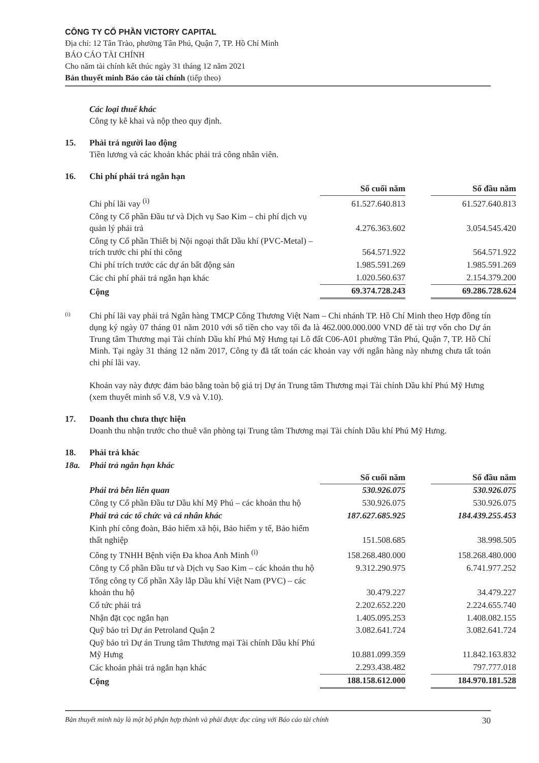CÔNG TY CỔ PHẦN VICTORY CAPITAL
Địa chỉ: 12 Tân Trào, phường Tân Phú, Quận 7, TP. Hồ Chí Minh
BÁO CÁO TÀI CHÍNH
Cho năm tài chính kết thúc ngày 31 tháng 12 năm 2021
Bản thuyết minh Báo cáo tài chính (tiếp theo)
Các loại thuế khác
Công ty kê khai và nộp theo quy định.
15. Phải trả người lao động
Tiền lương và các khoản khác phải trả công nhân viên.
16. Chi phí phải trả ngắn hạn
| | Số cuối năm | | Số đầu năm |
| --- | --- | --- | --- |
| Chi phí lãi vay <sup>(i)</sup> | 61.527.640.813 | | 61.527.640.813 |
| Công ty Cổ phần Đầu tư và Dịch vụ Sao Kim – chi phí dịch vụ quản lý phải trả | 4.276.363.602 | | 3.054.545.420 |
| Công ty Cổ phần Thiết bị Nội ngoại thất Dầu khí (PVC-Metal) – trích trước chi phí thi công | 564.571.922 | | 564.571.922 |
| Chi phí trích trước các dự án bất động sản | 1.985.591.269 | | 1.985.591.269 |
| Các chi phí phải trả ngắn hạn khác | 1.020.560.637 | | 2.154.379.200 |
| Cộng | 69.374.728.243 | | 69.286.728.624 |
(i)
Chi phí lãi vay phải trả Ngân hàng TMCP Công Thương Việt Nam – Chi nhánh TP. Hồ Chí Minh theo Hợp đồng tín dụng ký ngày 07 tháng 01 năm 2010 với số tiền cho vay tối đa là 462.000.000.000 VND để tài trợ vốn cho Dự án Trung tâm Thương mại Tài chính Dầu khí Phú Mỹ Hưng tại Lô đất C06-A01 phường Tân Phú, Quận 7, TP. Hồ Chí Minh. Tại ngày 31 tháng 12 năm 2017, Công ty đã tất toán các khoản vay với ngân hàng này nhưng chưa tất toán chi phí lãi vay.
Khoản vay này được đảm bảo bằng toàn bộ giá trị Dự án Trung tâm Thương mại Tài chính Dầu khí Phú Mỹ Hưng (xem thuyết minh số V.8, V.9 và V.10).
17. Doanh thu chưa thực hiện
Doanh thu nhận trước cho thuê văn phòng tại Trung tâm Thương mại Tài chính Dầu khí Phú Mỹ Hưng.
18. Phải trả khác
18a. Phải trả ngắn hạn khác
| | Số cuối năm | | Số đầu năm |
| --- | --- | --- | --- |
| Phải trả bên liên quan | 530.926.075 | | 530.926.075 |
| Công ty Cổ phần Đầu tư Dầu khí Mỹ Phú – các khoản thu hộ | 530.926.075 | | 530.926.075 |
| Phải trả các tổ chức và cá nhân khác | 187.627.685.925 | | 184.439.255.453 |
| Kinh phí công đoàn, Bảo hiểm xã hội, Bảo hiểm y tế, Bảo hiểm thất nghiệp | 151.508.685 | | 38.998.505 |
| Công ty TNHH Bệnh viện Đa khoa Anh Minh <sup>(i)</sup> | 158.268.480.000 | | 158.268.480.000 |
| Công ty Cổ phần Đầu tư và Dịch vụ Sao Kim – các khoản thu hộ | 9.312.290.975 | | 6.741.977.252 |
| Tổng công ty Cổ phần Xây lắp Dầu khí Việt Nam (PVC) – các khoản thu hộ | 30.479.227 | | 34.479.227 |
| Cổ tức phải trả | 2.202.652.220 | | 2.224.655.740 |
| Nhận đặt cọc ngắn hạn | 1.405.095.253 | | 1.408.082.155 |
| Quỹ bảo trì Dự án Petroland Quận 2 | 3.082.641.724 | | 3.082.641.724 |
| Quỹ bảo trì Dự án Trung tâm Thương mại Tài chính Dầu khí Phú Mỹ Hưng | 10.881.099.359 | | 11.842.163.832 |
| Các khoản phải trả ngắn hạn khác | 2.293.438.482 | | 797.777.018 |
| Cộng | 188.158.612.000 | | 184.970.181.528 |
Bản thuyết minh này là một bộ phận hợp thành và phải được đọc cùng với Báo cáo tài chính 30